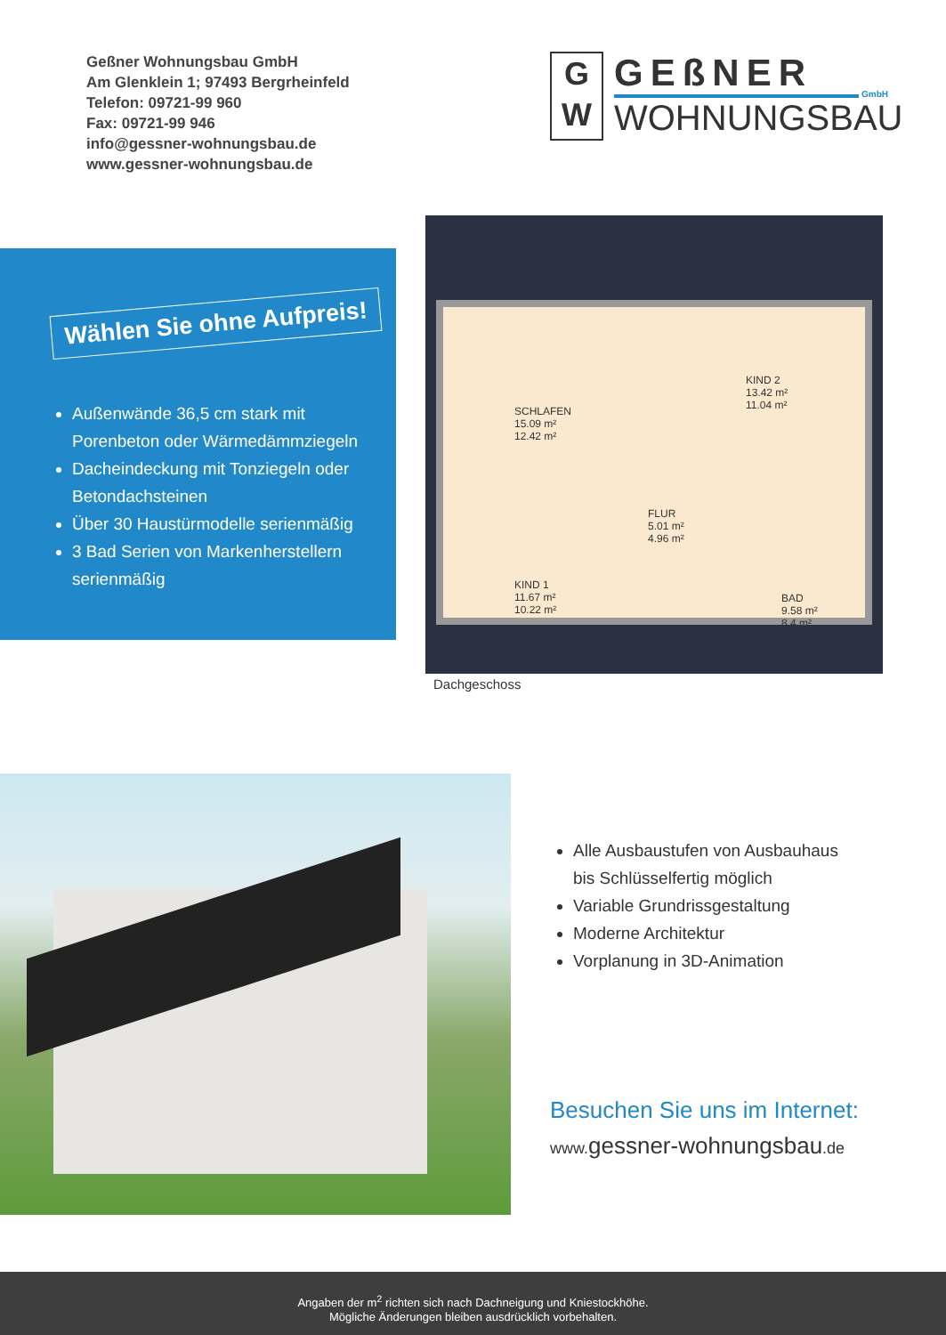Geßner Wohnungsbau GmbH
Am Glenklein 1; 97493 Bergrheinfeld
Telefon: 09721-99 960
Fax: 09721-99 946
info@gessner-wohnungsbau.de
www.gessner-wohnungsbau.de
G
W
GEßNER GmbH
WOHNUNGSBAU
Wählen Sie ohne Aufpreis!
Außenwände 36,5 cm stark mit Porenbeton oder Wärmedämmziegeln
Dacheindeckung mit Tonziegeln oder Betondachsteinen
Über 30 Haustürmodelle serienmäßig
3 Bad Serien von Markenherstellern serienmäßig
SCHLAFEN
15.09 m²
12.42 m²
KIND 2
13.42 m²
11.04 m²
FLUR
5.01 m²
4.96 m²
KIND 1
11.67 m²
10.22 m²
BAD
9.58 m²
8.4 m²
Dachgeschoss
Alle Ausbaustufen von Ausbauhaus
bis Schlüsselfertig möglich
Variable Grundrissgestaltung
Moderne Architektur
Vorplanung in 3D-Animation
Besuchen Sie uns im Internet:
www. gessner-wohnungsbau.de
Angaben der m<sup>2</sup> richten sich nach Dachneigung und Kniestockhöhe.
Mögliche Änderungen bleiben ausdrücklich vorbehalten.